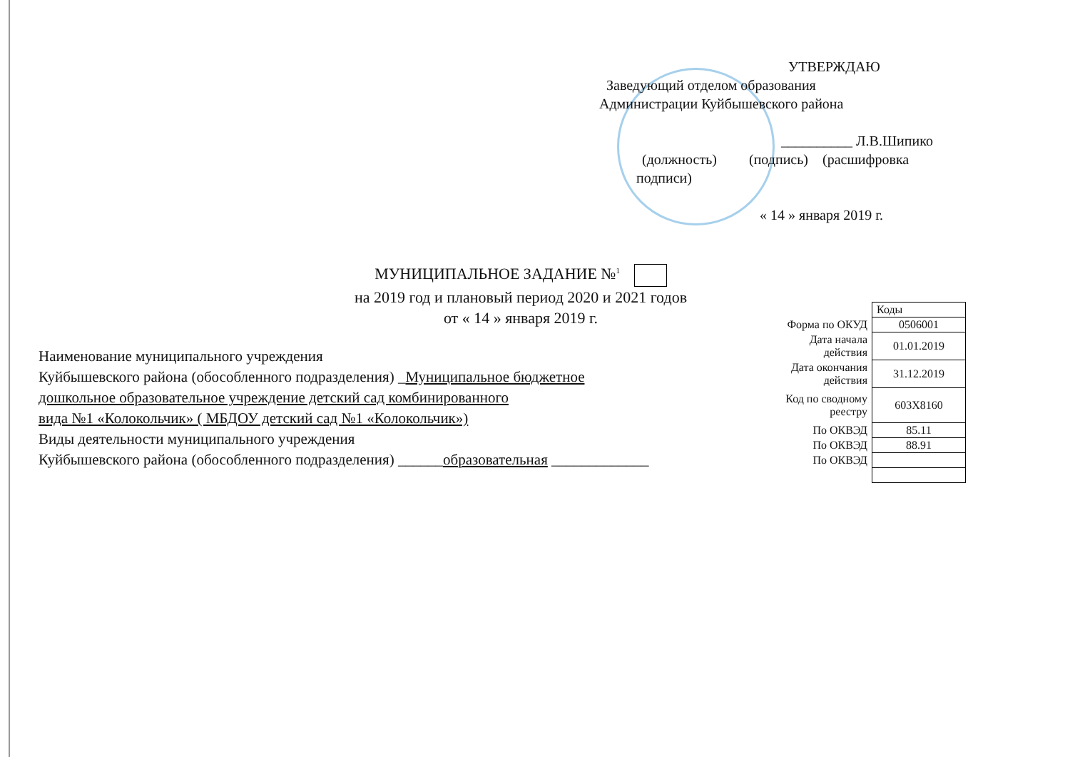УТВЕРЖДАЮ
Заведующий отделом образования
Администрации Куйбышевского района
__________ Л.В.Шипико
(должность) (подпись) (расшифровка
подписи)
« 14 » января 2019 г.
МУНИЦИПАЛЬНОЕ ЗАДАНИЕ №<sup>1</sup>
на 2019 год и плановый период 2020 и 2021 годов
от « 14 » января 2019 г.
Наименование муниципального учреждения
Куйбышевского района (обособленного подразделения) _Муниципальное бюджетное
дошкольное образовательное учреждение детский сад комбинированного
вида №1 «Колокольчик» ( МБДОУ детский сад №1 «Колокольчик»)
Виды деятельности муниципального учреждения
Куйбышевского района (обособленного подразделения) ______образовательная _____________
| | Коды |
| Форма по ОКУД | 0506001 |
| Дата начала действия | 01.01.2019 |
| Дата окончания действия | 31.12.2019 |
| Код по сводному реестру | 603Х8160 |
| По ОКВЭД | 85.11 |
| По ОКВЭД | 88.91 |
| По ОКВЭД | |